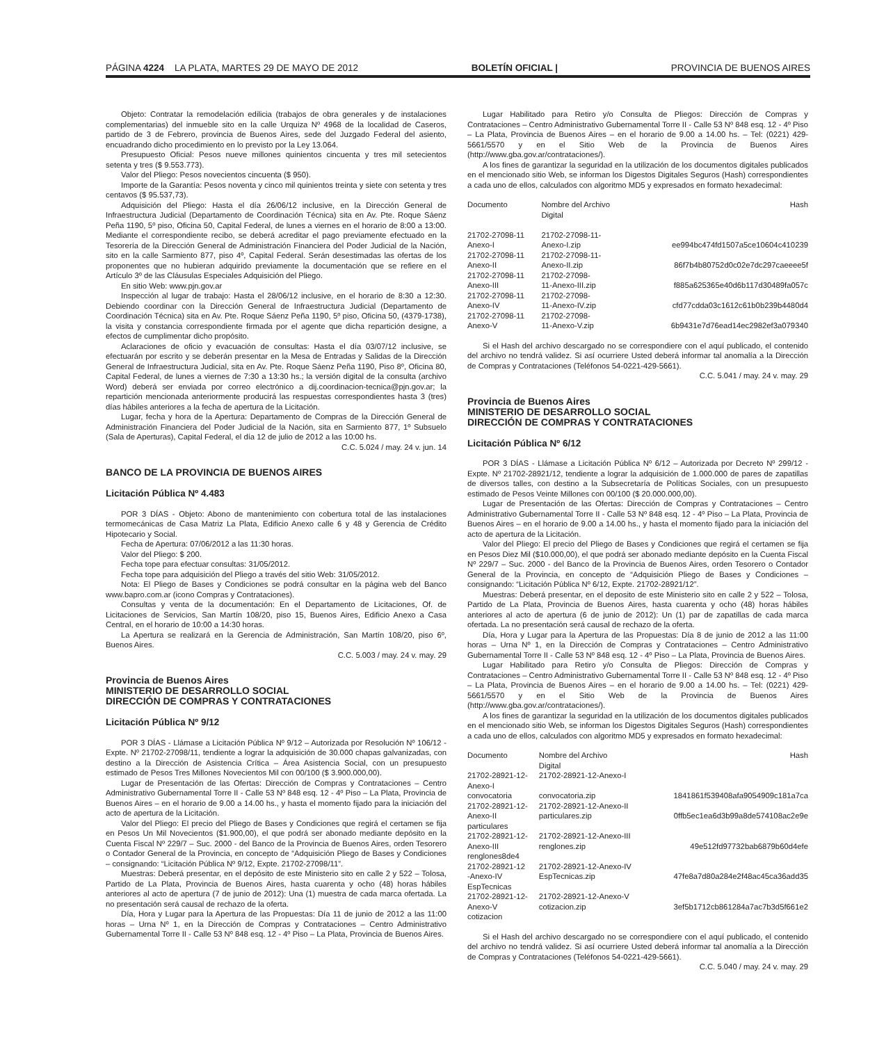PÁGINA 4224 LA PLATA, MARTES 29 DE MAYO DE 2012 BOLETÍN OFICIAL | PROVINCIA DE BUENOS AIRES
Objeto: Contratar la remodelación edilicia (trabajos de obra generales y de instalaciones complementarias) del inmueble sito en la calle Urquiza Nº 4968 de la localidad de Caseros, partido de 3 de Febrero, provincia de Buenos Aires, sede del Juzgado Federal del asiento, encuadrando dicho procedimiento en lo previsto por la Ley 13.064.
Presupuesto Oficial: Pesos nueve millones quinientos cincuenta y tres mil setecientos setenta y tres ($ 9.553.773).
Valor del Pliego: Pesos novecientos cincuenta ($ 950).
Importe de la Garantía: Pesos noventa y cinco mil quinientos treinta y siete con setenta y tres centavos ($ 95.537,73).
Adquisición del Pliego: Hasta el día 26/06/12 inclusive, en la Dirección General de Infraestructura Judicial (Departamento de Coordinación Técnica) sita en Av. Pte. Roque Sáenz Peña 1190, 5º piso, Oficina 50, Capital Federal, de lunes a viernes en el horario de 8:00 a 13:00. Mediante el correspondiente recibo, se deberá acreditar el pago previamente efectuado en la Tesorería de la Dirección General de Administración Financiera del Poder Judicial de la Nación, sito en la calle Sarmiento 877, piso 4º, Capital Federal. Serán desestimadas las ofertas de los proponentes que no hubieran adquirido previamente la documentación que se refiere en el Artículo 3º de las Cláusulas Especiales Adquisición del Pliego.
En sitio Web: www.pjn.gov.ar
Inspección al lugar de trabajo: Hasta el 28/06/12 inclusive, en el horario de 8:30 a 12:30. Debiendo coordinar con la Dirección General de Infraestructura Judicial (Departamento de Coordinación Técnica) sita en Av. Pte. Roque Sáenz Peña 1190, 5º piso, Oficina 50, (4379-1738), la visita y constancia correspondiente firmada por el agente que dicha repartición designe, a efectos de cumplimentar dicho propósito.
Aclaraciones de oficio y evacuación de consultas: Hasta el día 03/07/12 inclusive, se efectuarán por escrito y se deberán presentar en la Mesa de Entradas y Salidas de la Dirección General de Infraestructura Judicial, sita en Av. Pte. Roque Sáenz Peña 1190, Piso 8º, Oficina 80, Capital Federal, de lunes a viernes de 7:30 a 13:30 hs.; la versión digital de la consulta (archivo Word) deberá ser enviada por correo electrónico a dij.coordinacion-tecnica@pjn.gov.ar; la repartición mencionada anteriormente producirá las respuestas correspondientes hasta 3 (tres) días hábiles anteriores a la fecha de apertura de la Licitación.
Lugar, fecha y hora de la Apertura: Departamento de Compras de la Dirección General de Administración Financiera del Poder Judicial de la Nación, sita en Sarmiento 877, 1º Subsuelo (Sala de Aperturas), Capital Federal, el día 12 de julio de 2012 a las 10:00 hs.
C.C. 5.024 / may. 24 v. jun. 14
BANCO DE LA PROVINCIA DE BUENOS AIRES
Licitación Pública Nº 4.483
POR 3 DÍAS - Objeto: Abono de mantenimiento con cobertura total de las instalaciones termomecánicas de Casa Matriz La Plata, Edificio Anexo calle 6 y 48 y Gerencia de Crédito Hipotecario y Social.
Fecha de Apertura: 07/06/2012 a las 11:30 horas.
Valor del Pliego: $ 200.
Fecha tope para efectuar consultas: 31/05/2012.
Fecha tope para adquisición del Pliego a través del sitio Web: 31/05/2012.
Nota: El Pliego de Bases y Condiciones se podrá consultar en la página web del Banco www.bapro.com.ar (icono Compras y Contrataciones).
Consultas y venta de la documentación: En el Departamento de Licitaciones, Of. de Licitaciones de Servicios, San Martín 108/20, piso 15, Buenos Aires, Edificio Anexo a Casa Central, en el horario de 10:00 a 14:30 horas.
La Apertura se realizará en la Gerencia de Administración, San Martín 108/20, piso 6º, Buenos Aires.
C.C. 5.003 / may. 24 v. may. 29
Provincia de Buenos Aires
MINISTERIO DE DESARROLLO SOCIAL
DIRECCIÓN DE COMPRAS Y CONTRATACIONES
Licitación Pública Nº 9/12
POR 3 DÍAS - Llámase a Licitación Pública Nº 9/12 – Autorizada por Resolución Nº 106/12 - Expte. Nº 21702-27098/11, tendiente a lograr la adquisición de 30.000 chapas galvanizadas, con destino a la Dirección de Asistencia Crítica – Área Asistencia Social, con un presupuesto estimado de Pesos Tres Millones Novecientos Mil con 00/100 ($ 3.900.000,00).
Lugar de Presentación de las Ofertas: Dirección de Compras y Contrataciones – Centro Administrativo Gubernamental Torre II - Calle 53 Nº 848 esq. 12 - 4º Piso – La Plata, Provincia de Buenos Aires – en el horario de 9.00 a 14.00 hs., y hasta el momento fijado para la iniciación del acto de apertura de la Licitación.
Valor del Pliego: El precio del Pliego de Bases y Condiciones que regirá el certamen se fija en Pesos Un Mil Novecientos ($1.900,00), el que podrá ser abonado mediante depósito en la Cuenta Fiscal Nº 229/7 – Suc. 2000 - del Banco de la Provincia de Buenos Aires, orden Tesorero o Contador General de la Provincia, en concepto de “Adquisición Pliego de Bases y Condiciones – consignando: “Licitación Pública Nº 9/12, Expte. 21702-27098/11”.
Muestras: Deberá presentar, en el depósito de este Ministerio sito en calle 2 y 522 – Tolosa, Partido de La Plata, Provincia de Buenos Aires, hasta cuarenta y ocho (48) horas hábiles anteriores al acto de apertura (7 de junio de 2012): Una (1) muestra de cada marca ofertada. La no presentación será causal de rechazo de la oferta.
Día, Hora y Lugar para la Apertura de las Propuestas: Día 11 de junio de 2012 a las 11:00 horas – Urna Nº 1, en la Dirección de Compras y Contrataciones – Centro Administrativo Gubernamental Torre II - Calle 53 Nº 848 esq. 12 - 4º Piso – La Plata, Provincia de Buenos Aires.
Lugar Habilitado para Retiro y/o Consulta de Pliegos: Dirección de Compras y Contrataciones – Centro Administrativo Gubernamental Torre II - Calle 53 Nº 848 esq. 12 - 4º Piso – La Plata, Provincia de Buenos Aires – en el horario de 9.00 a 14.00 hs. – Tel: (0221) 429-5661/5570 y en el Sitio Web de la Provincia de Buenos Aires (http://www.gba.gov.ar/contrataciones/).
A los fines de garantizar la seguridad en la utilización de los documentos digitales publicados en el mencionado sitio Web, se informan los Digestos Digitales Seguros (Hash) correspondientes a cada uno de ellos, calculados con algoritmo MD5 y expresados en formato hexadecimal:
| Documento | Nombre del Archivo Digital | Hash |
| --- | --- | --- |
| 21702-27098-11 Anexo-I | 21702-27098-11- Anexo-I.zip | ee994bc474fd1507a5ce10604c410239 |
| 21702-27098-11 Anexo-II | 21702-27098-11- Anexo-II.zip | 86f7b4b80752d0c02e7dc297caeeee5f |
| 21702-27098-11 Anexo-III | 21702-27098- 11-Anexo-III.zip | f885a625365e40d6b117d30489fa057c |
| 21702-27098-11 Anexo-IV | 21702-27098- 11-Anexo-IV.zip | cfd77cdda03c1612c61b0b239b4480d4 |
| 21702-27098-11 Anexo-V | 21702-27098- 11-Anexo-V.zip | 6b9431e7d76ead14ec2982ef3a079340 |
Si el Hash del archivo descargado no se correspondiere con el aquí publicado, el contenido del archivo no tendrá validez. Si así ocurriere Usted deberá informar tal anomalía a la Dirección de Compras y Contrataciones (Teléfonos 54-0221-429-5661).
C.C. 5.041 / may. 24 v. may. 29
Provincia de Buenos Aires
MINISTERIO DE DESARROLLO SOCIAL
DIRECCIÓN DE COMPRAS Y CONTRATACIONES
Licitación Pública Nº 6/12
POR 3 DÍAS - Llámase a Licitación Pública Nº 6/12 – Autorizada por Decreto Nº 299/12 - Expte. Nº 21702-28921/12, tendiente a lograr la adquisición de 1.000.000 de pares de zapatillas de diversos talles, con destino a la Subsecretaría de Políticas Sociales, con un presupuesto estimado de Pesos Veinte Millones con 00/100 ($ 20.000.000,00).
Lugar de Presentación de las Ofertas: Dirección de Compras y Contrataciones – Centro Administrativo Gubernamental Torre II - Calle 53 Nº 848 esq. 12 - 4º Piso – La Plata, Provincia de Buenos Aires – en el horario de 9.00 a 14.00 hs., y hasta el momento fijado para la iniciación del acto de apertura de la Licitación.
Valor del Pliego: El precio del Pliego de Bases y Condiciones que regirá el certamen se fija en Pesos Diez Mil ($10.000,00), el que podrá ser abonado mediante depósito en la Cuenta Fiscal Nº 229/7 – Suc. 2000 - del Banco de la Provincia de Buenos Aires, orden Tesorero o Contador General de la Provincia, en concepto de “Adquisición Pliego de Bases y Condiciones – consignando: “Licitación Pública Nº 6/12, Expte. 21702-28921/12”.
Muestras: Deberá presentar, en el deposito de este Ministerio sito en calle 2 y 522 – Tolosa, Partido de La Plata, Provincia de Buenos Aires, hasta cuarenta y ocho (48) horas hábiles anteriores al acto de apertura (6 de junio de 2012): Un (1) par de zapatillas de cada marca ofertada. La no presentación será causal de rechazo de la oferta.
Día, Hora y Lugar para la Apertura de las Propuestas: Día 8 de junio de 2012 a las 11:00 horas – Urna Nº 1, en la Dirección de Compras y Contrataciones – Centro Administrativo Gubernamental Torre II - Calle 53 Nº 848 esq. 12 - 4º Piso – La Plata, Provincia de Buenos Aires.
Lugar Habilitado para Retiro y/o Consulta de Pliegos: Dirección de Compras y Contrataciones – Centro Administrativo Gubernamental Torre II - Calle 53 Nº 848 esq. 12 - 4º Piso – La Plata, Provincia de Buenos Aires – en el horario de 9.00 a 14.00 hs. – Tel: (0221) 429-5661/5570 y en el Sitio Web de la Provincia de Buenos Aires (http://www.gba.gov.ar/contrataciones/).
A los fines de garantizar la seguridad en la utilización de los documentos digitales publicados en el mencionado sitio Web, se informan los Digestos Digitales Seguros (Hash) correspondientes a cada uno de ellos, calculados con algoritmo MD5 y expresados en formato hexadecimal:
| Documento | Nombre del Archivo Digital | Hash |
| --- | --- | --- |
| 21702-28921-12- Anexo-I convocatoria | 21702-28921-12-Anexo-I convocatoria.zip | 1841861f539408afa9054909c181a7ca |
| 21702-28921-12- Anexo-II particulares | 21702-28921-12-Anexo-II particulares.zip | 0ffb5ec1ea6d3b99a8de574108ac2e9e |
| 21702-28921-12- Anexo-III renglones8de4 | 21702-28921-12-Anexo-III renglones.zip | 49e512fd97732bab6879b60d4efe |
| 21702-28921-12 -Anexo-IV EspTecnicas | 21702-28921-12-Anexo-IV EspTecnicas.zip | 47fe8a7d80a284e2f48ac45ca36add35 |
| 21702-28921-12- Anexo-V cotizacion | 21702-28921-12-Anexo-V cotizacion.zip | 3ef5b1712cb861284a7ac7b3d5f661e2 |
Si el Hash del archivo descargado no se correspondiere con el aquí publicado, el contenido del archivo no tendrá validez. Si así ocurriere Usted deberá informar tal anomalía a la Dirección de Compras y Contrataciones (Teléfonos 54-0221-429-5661).
C.C. 5.040 / may. 24 v. may. 29